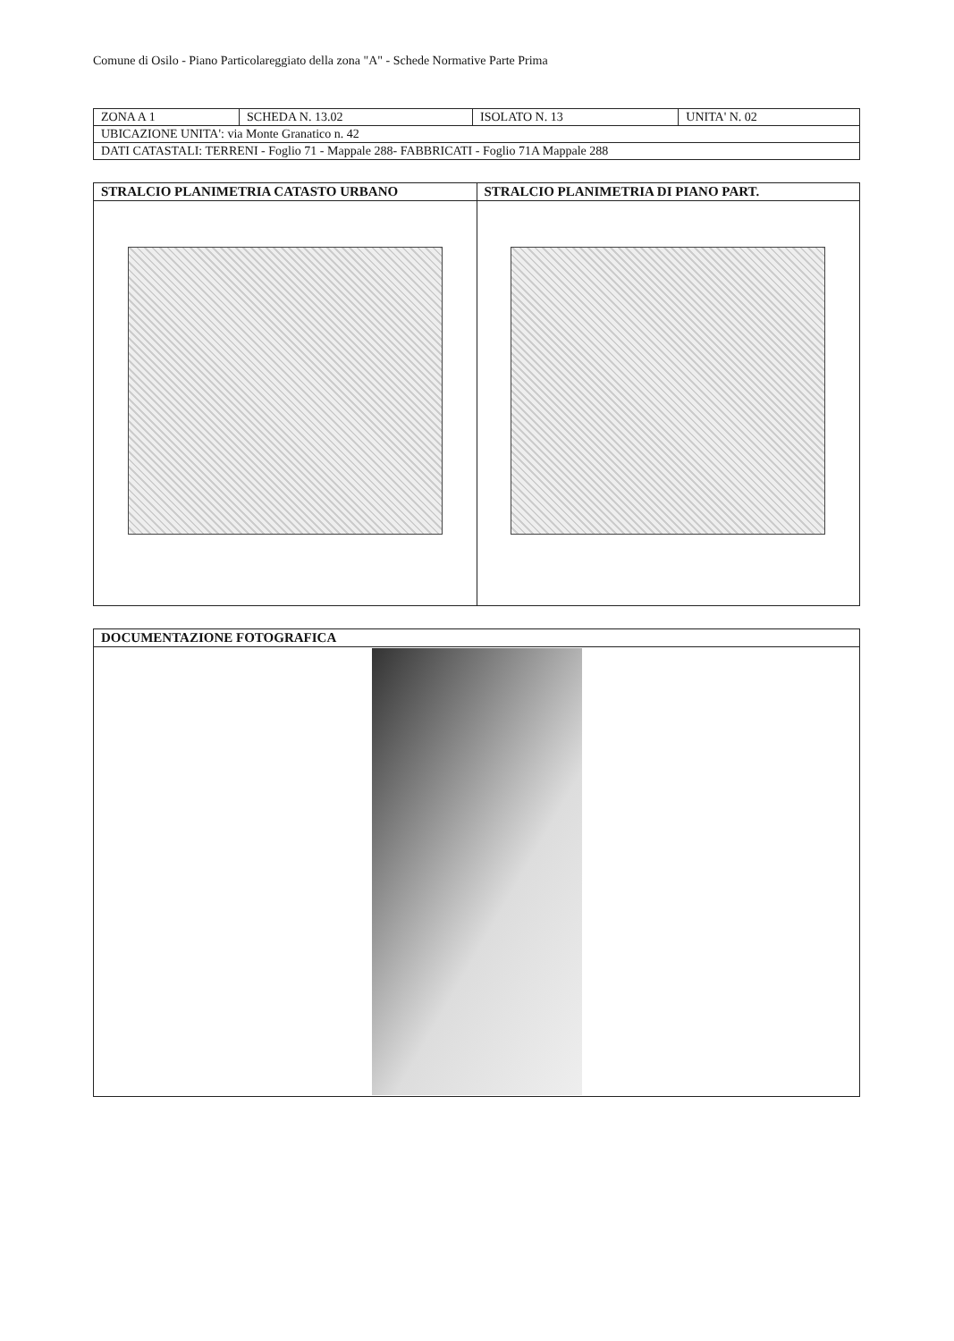Comune di Osilo - Piano Particolareggiato della zona "A" - Schede Normative Parte Prima
| ZONA A 1 | SCHEDA N. 13.02 | ISOLATO N. 13 | UNITA' N. 02 |
| UBICAZIONE UNITA': via Monte Granatico n. 42 | | | |
| DATI CATASTALI: TERRENI - Foglio 71 - Mappale 288- FABBRICATI - Foglio 71A Mappale 288 | | | |
| STRALCIO PLANIMETRIA CATASTO URBANO | STRALCIO PLANIMETRIA DI PIANO PART. |
| --- | --- |
| DOCUMENTAZIONE FOTOGRAFICA |
| --- |